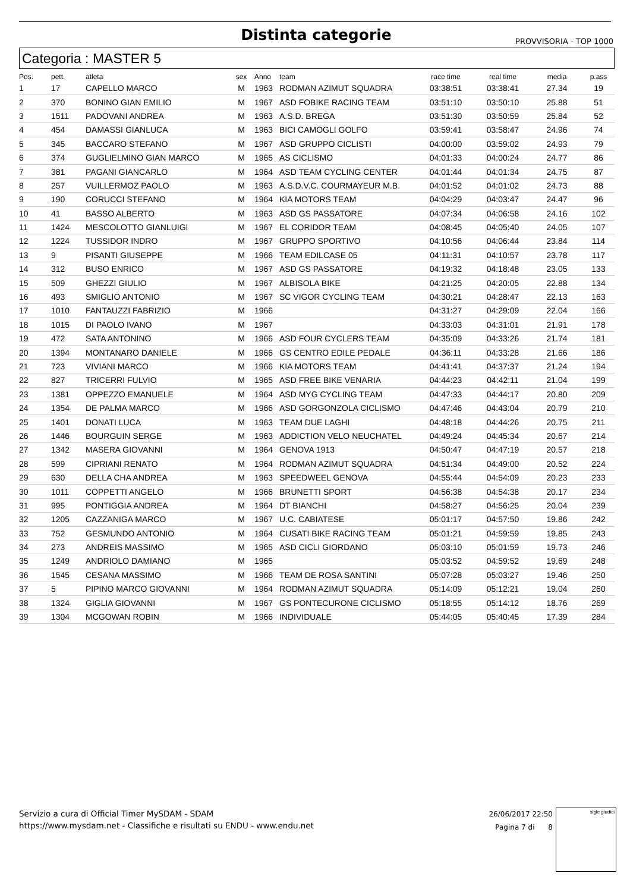Distinta categorie
PROVVISORIA - TOP 1000
Categoria : MASTER 5
| Pos. | pett. | atleta | sex | Anno | team | race time | real time | media | p.ass |
| --- | --- | --- | --- | --- | --- | --- | --- | --- | --- |
| 1 | 17 | CAPELLO MARCO | M | 1963 | RODMAN AZIMUT SQUADRA | 03:38:51 | 03:38:41 | 27.34 | 19 |
| 2 | 370 | BONINO GIAN EMILIO | M | 1967 | ASD FOBIKE RACING TEAM | 03:51:10 | 03:50:10 | 25.88 | 51 |
| 3 | 1511 | PADOVANI ANDREA | M | 1963 | A.S.D. BREGA | 03:51:30 | 03:50:59 | 25.84 | 52 |
| 4 | 454 | DAMASSI GIANLUCA | M | 1963 | BICI CAMOGLI GOLFO | 03:59:41 | 03:58:47 | 24.96 | 74 |
| 5 | 345 | BACCARO STEFANO | M | 1967 | ASD GRUPPO CICLISTI | 04:00:00 | 03:59:02 | 24.93 | 79 |
| 6 | 374 | GUGLIELMINO GIAN MARCO | M | 1965 | AS CICLISMO | 04:01:33 | 04:00:24 | 24.77 | 86 |
| 7 | 381 | PAGANI GIANCARLO | M | 1964 | ASD TEAM CYCLING CENTER | 04:01:44 | 04:01:34 | 24.75 | 87 |
| 8 | 257 | VUILLERMOZ PAOLO | M | 1963 | A.S.D.V.C. COURMAYEUR M.B. | 04:01:52 | 04:01:02 | 24.73 | 88 |
| 9 | 190 | CORUCCI STEFANO | M | 1964 | KIA MOTORS TEAM | 04:04:29 | 04:03:47 | 24.47 | 96 |
| 10 | 41 | BASSO ALBERTO | M | 1963 | ASD GS PASSATORE | 04:07:34 | 04:06:58 | 24.16 | 102 |
| 11 | 1424 | MESCOLOTTO GIANLUIGI | M | 1967 | EL CORIDOR TEAM | 04:08:45 | 04:05:40 | 24.05 | 107 |
| 12 | 1224 | TUSSIDOR INDRO | M | 1967 | GRUPPO SPORTIVO | 04:10:56 | 04:06:44 | 23.84 | 114 |
| 13 | 9 | PISANTI GIUSEPPE | M | 1966 | TEAM EDILCASE 05 | 04:11:31 | 04:10:57 | 23.78 | 117 |
| 14 | 312 | BUSO ENRICO | M | 1967 | ASD GS PASSATORE | 04:19:32 | 04:18:48 | 23.05 | 133 |
| 15 | 509 | GHEZZI GIULIO | M | 1967 | ALBISOLA BIKE | 04:21:25 | 04:20:05 | 22.88 | 134 |
| 16 | 493 | SMIGLIO ANTONIO | M | 1967 | SC VIGOR CYCLING TEAM | 04:30:21 | 04:28:47 | 22.13 | 163 |
| 17 | 1010 | FANTAUZZI FABRIZIO | M | 1966 | | 04:31:27 | 04:29:09 | 22.04 | 166 |
| 18 | 1015 | DI PAOLO IVANO | M | 1967 | | 04:33:03 | 04:31:01 | 21.91 | 178 |
| 19 | 472 | SATA ANTONINO | M | 1966 | ASD FOUR CYCLERS TEAM | 04:35:09 | 04:33:26 | 21.74 | 181 |
| 20 | 1394 | MONTANARO DANIELE | M | 1966 | GS CENTRO EDILE PEDALE | 04:36:11 | 04:33:28 | 21.66 | 186 |
| 21 | 723 | VIVIANI MARCO | M | 1966 | KIA MOTORS TEAM | 04:41:41 | 04:37:37 | 21.24 | 194 |
| 22 | 827 | TRICERRI FULVIO | M | 1965 | ASD FREE BIKE VENARIA | 04:44:23 | 04:42:11 | 21.04 | 199 |
| 23 | 1381 | OPPEZZO EMANUELE | M | 1964 | ASD MYG CYCLING TEAM | 04:47:33 | 04:44:17 | 20.80 | 209 |
| 24 | 1354 | DE PALMA MARCO | M | 1966 | ASD GORGONZOLA CICLISMO | 04:47:46 | 04:43:04 | 20.79 | 210 |
| 25 | 1401 | DONATI LUCA | M | 1963 | TEAM DUE LAGHI | 04:48:18 | 04:44:26 | 20.75 | 211 |
| 26 | 1446 | BOURGUIN SERGE | M | 1963 | ADDICTION VELO NEUCHATEL | 04:49:24 | 04:45:34 | 20.67 | 214 |
| 27 | 1342 | MASERA GIOVANNI | M | 1964 | GENOVA 1913 | 04:50:47 | 04:47:19 | 20.57 | 218 |
| 28 | 599 | CIPRIANI RENATO | M | 1964 | RODMAN AZIMUT SQUADRA | 04:51:34 | 04:49:00 | 20.52 | 224 |
| 29 | 630 | DELLA CHA ANDREA | M | 1963 | SPEEDWEEL GENOVA | 04:55:44 | 04:54:09 | 20.23 | 233 |
| 30 | 1011 | COPPETTI ANGELO | M | 1966 | BRUNETTI SPORT | 04:56:38 | 04:54:38 | 20.17 | 234 |
| 31 | 995 | PONTIGGIA ANDREA | M | 1964 | DT BIANCHI | 04:58:27 | 04:56:25 | 20.04 | 239 |
| 32 | 1205 | CAZZANIGA MARCO | M | 1967 | U.C. CABIATESE | 05:01:17 | 04:57:50 | 19.86 | 242 |
| 33 | 752 | GESMUNDO ANTONIO | M | 1964 | CUSATI BIKE RACING TEAM | 05:01:21 | 04:59:59 | 19.85 | 243 |
| 34 | 273 | ANDREIS MASSIMO | M | 1965 | ASD CICLI GIORDANO | 05:03:10 | 05:01:59 | 19.73 | 246 |
| 35 | 1249 | ANDRIOLO DAMIANO | M | 1965 | | 05:03:52 | 04:59:52 | 19.69 | 248 |
| 36 | 1545 | CESANA MASSIMO | M | 1966 | TEAM DE ROSA SANTINI | 05:07:28 | 05:03:27 | 19.46 | 250 |
| 37 | 5 | PIPINO MARCO GIOVANNI | M | 1964 | RODMAN AZIMUT SQUADRA | 05:14:09 | 05:12:21 | 19.04 | 260 |
| 38 | 1324 | GIGLIA GIOVANNI | M | 1967 | GS PONTECURONE CICLISMO | 05:18:55 | 05:14:12 | 18.76 | 269 |
| 39 | 1304 | MCGOWAN ROBIN | M | 1966 | INDIVIDUALE | 05:44:05 | 05:40:45 | 17.39 | 284 |
Servizio a cura di Official Timer MySDAM - SDAM
https://www.mysdam.net - Classifiche e risultati su ENDU - www.endu.net
26/06/2017 22:50
Pagina 7 di 8
sigle giudici